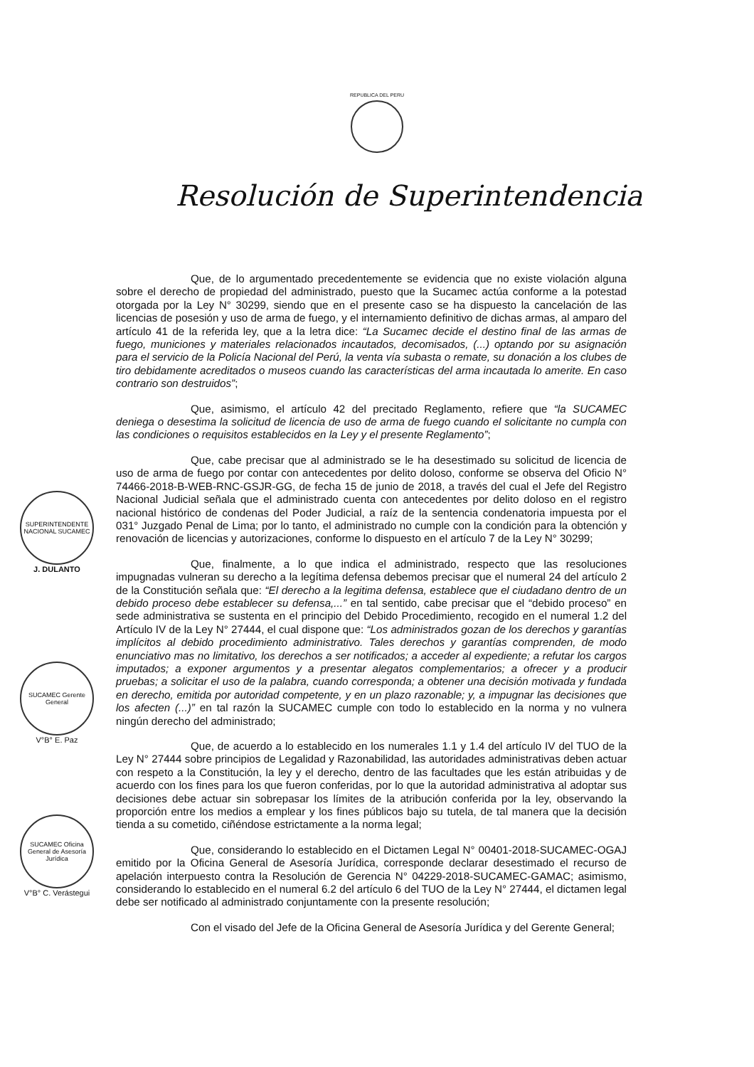REPUBLICA DEL PERU
Resolución de Superintendencia
SUPERINTENDENTE NACIONAL SUCAMEC
J. DULANTO
SUCAMEC Gerente General
V°B° E. Paz
SUCAMEC Oficina General de Asesoría Jurídica
V°B° C. Verástegui
Que, de lo argumentado precedentemente se evidencia que no existe violación alguna sobre el derecho de propiedad del administrado, puesto que la Sucamec actúa conforme a la potestad otorgada por la Ley N° 30299, siendo que en el presente caso se ha dispuesto la cancelación de las licencias de posesión y uso de arma de fuego, y el internamiento definitivo de dichas armas, al amparo del artículo 41 de la referida ley, que a la letra dice: “La Sucamec decide el destino final de las armas de fuego, municiones y materiales relacionados incautados, decomisados, (...) optando por su asignación para el servicio de la Policía Nacional del Perú, la venta vía subasta o remate, su donación a los clubes de tiro debidamente acreditados o museos cuando las características del arma incautada lo amerite. En caso contrario son destruidos”;
Que, asimismo, el artículo 42 del precitado Reglamento, refiere que “la SUCAMEC deniega o desestima la solicitud de licencia de uso de arma de fuego cuando el solicitante no cumpla con las condiciones o requisitos establecidos en la Ley y el presente Reglamento”;
Que, cabe precisar que al administrado se le ha desestimado su solicitud de licencia de uso de arma de fuego por contar con antecedentes por delito doloso, conforme se observa del Oficio N° 74466-2018-B-WEB-RNC-GSJR-GG, de fecha 15 de junio de 2018, a través del cual el Jefe del Registro Nacional Judicial señala que el administrado cuenta con antecedentes por delito doloso en el registro nacional histórico de condenas del Poder Judicial, a raíz de la sentencia condenatoria impuesta por el 031° Juzgado Penal de Lima; por lo tanto, el administrado no cumple con la condición para la obtención y renovación de licencias y autorizaciones, conforme lo dispuesto en el artículo 7 de la Ley N° 30299;
Que, finalmente, a lo que indica el administrado, respecto que las resoluciones impugnadas vulneran su derecho a la legítima defensa debemos precisar que el numeral 24 del artículo 2 de la Constitución señala que: “El derecho a la legitima defensa, establece que el ciudadano dentro de un debido proceso debe establecer su defensa,...” en tal sentido, cabe precisar que el “debido proceso” en sede administrativa se sustenta en el principio del Debido Procedimiento, recogido en el numeral 1.2 del Artículo IV de la Ley N° 27444, el cual dispone que: “Los administrados gozan de los derechos y garantías implícitos al debido procedimiento administrativo. Tales derechos y garantías comprenden, de modo enunciativo mas no limitativo, los derechos a ser notificados; a acceder al expediente; a refutar los cargos imputados; a exponer argumentos y a presentar alegatos complementarios; a ofrecer y a producir pruebas; a solicitar el uso de la palabra, cuando corresponda; a obtener una decisión motivada y fundada en derecho, emitida por autoridad competente, y en un plazo razonable; y, a impugnar las decisiones que los afecten (...)” en tal razón la SUCAMEC cumple con todo lo establecido en la norma y no vulnera ningún derecho del administrado;
Que, de acuerdo a lo establecido en los numerales 1.1 y 1.4 del artículo IV del TUO de la Ley N° 27444 sobre principios de Legalidad y Razonabilidad, las autoridades administrativas deben actuar con respeto a la Constitución, la ley y el derecho, dentro de las facultades que les están atribuidas y de acuerdo con los fines para los que fueron conferidas, por lo que la autoridad administrativa al adoptar sus decisiones debe actuar sin sobrepasar los límites de la atribución conferida por la ley, observando la proporción entre los medios a emplear y los fines públicos bajo su tutela, de tal manera que la decisión tienda a su cometido, ciñéndose estrictamente a la norma legal;
Que, considerando lo establecido en el Dictamen Legal N° 00401-2018-SUCAMEC-OGAJ emitido por la Oficina General de Asesoría Jurídica, corresponde declarar desestimado el recurso de apelación interpuesto contra la Resolución de Gerencia N° 04229-2018-SUCAMEC-GAMAC; asimismo, considerando lo establecido en el numeral 6.2 del artículo 6 del TUO de la Ley N° 27444, el dictamen legal debe ser notificado al administrado conjuntamente con la presente resolución;
Con el visado del Jefe de la Oficina General de Asesoría Jurídica y del Gerente General;